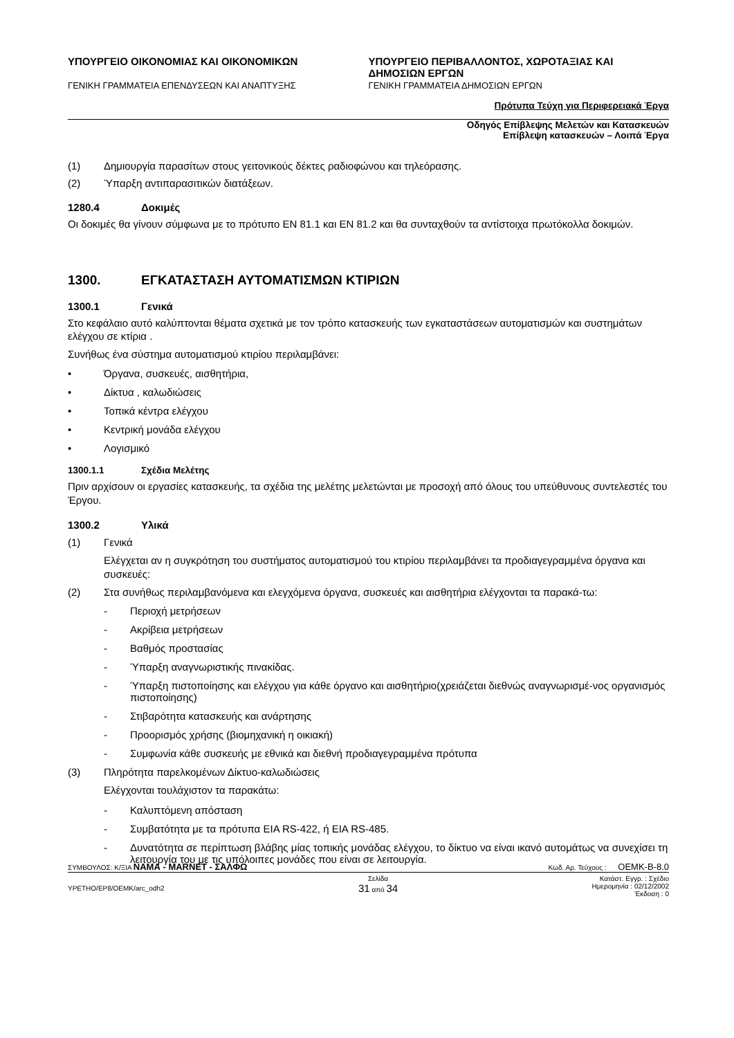ΥΠΟΥΡΓΕΙΟ ΟΙΚΟΝΟΜΙΑΣ ΚΑΙ ΟΙΚΟΝΟΜΙΚΩΝ
ΓΕΝΙΚΗ ΓΡΑΜΜΑΤΕΙΑ ΕΠΕΝΔΥΣΕΩΝ ΚΑΙ ΑΝΑΠΤΥΞΗΣ
ΥΠΟΥΡΓΕΙΟ ΠΕΡΙΒΑΛΛΟΝΤΟΣ, ΧΩΡΟΤΑΞΙΑΣ ΚΑΙ ΔΗΜΟΣΙΩΝ ΕΡΓΩΝ
ΓΕΝΙΚΗ ΓΡΑΜΜΑΤΕΙΑ ΔΗΜΟΣΙΩΝ ΕΡΓΩΝ
Πρότυπα Τεύχη για Περιφερειακά Έργα
Οδηγός Επίβλεψης Μελετών και Κατασκευών
Επίβλεψη κατασκευών – Λοιπά Έργα
(1) Δημιουργία παρασίτων στους γειτονικούς δέκτες ραδιοφώνου και τηλεόρασης.
(2) Ύπαρξη αντιπαρασιτικών διατάξεων.
1280.4 Δοκιμές
Οι δοκιμές θα γίνουν σύμφωνα με το πρότυπο EN 81.1 και EN 81.2 και θα συνταχθούν τα αντίστοιχα πρωτόκολλα δοκιμών.
1300. ΕΓΚΑΤΑΣΤΑΣΗ ΑΥΤΟΜΑΤΙΣΜΩΝ ΚΤΙΡΙΩΝ
1300.1 Γενικά
Στο κεφάλαιο αυτό καλύπτονται θέματα σχετικά με τον τρόπο κατασκευής των εγκαταστάσεων αυτοματισμών και συστημάτων ελέγχου σε κτίρια .
Συνήθως ένα σύστημα αυτοματισμού κτιρίου περιλαμβάνει:
• Όργανα, συσκευές, αισθητήρια,
• Δίκτυα , καλωδιώσεις
• Τοπικά κέντρα ελέγχου
• Κεντρική μονάδα ελέγχου
• Λογισμικό
1300.1.1 Σχέδια Μελέτης
Πριν αρχίσουν οι εργασίες κατασκευής, τα σχέδια της μελέτης μελετώνται με προσοχή από όλους του υπεύθυνους συντελεστές του Έργου.
1300.2 Υλικά
(1) Γενικά
Ελέγχεται αν η συγκρότηση του συστήματος αυτοματισμού του κτιρίου περιλαμβάνει τα προδιαγεγραμμένα όργανα και συσκευές:
(2) Στα συνήθως περιλαμβανόμενα και ελεγχόμενα όργανα, συσκευές και αισθητήρια ελέγχονται τα παρακά-τω:
- Περιοχή μετρήσεων
- Ακρίβεια μετρήσεων
- Βαθμός προστασίας
- Ύπαρξη αναγνωριστικής πινακίδας.
- Ύπαρξη πιστοποίησης και ελέγχου για κάθε όργανο και αισθητήριο(χρειάζεται διεθνώς αναγνωρισμέ-νος οργανισμός πιστοποίησης)
- Στιβαρότητα κατασκευής και ανάρτησης
- Προορισμός χρήσης (βιομηχανική η οικιακή)
- Συμφωνία κάθε συσκευής με εθνικά και διεθνή προδιαγεγραμμένα πρότυπα
(3) Πληρότητα παρελκομένων Δίκτυο-καλωδιώσεις
Ελέγχονται τουλάχιστον τα παρακάτω:
- Καλυπτόμενη απόσταση
- Συμβατότητα με τα πρότυπα EIA RS-422, ή EIA RS-485.
- Δυνατότητα σε περίπτωση βλάβης μίας τοπικής μονάδας ελέγχου, το δίκτυο να είναι ικανό αυτομάτως να συνεχίσει τη λειτουργία του με τις υπόλοιπες μονάδες που είναι σε λειτουργία.
ΣΥΜΒΟΥΛΟΣ: Κ/ΞΙΑ ΝΑΜΑ - MARNET - ΣΑΛΦΩ Κωδ. Αρ. Τεύχους : OEMK-B-8.0
YPETHO/EP8/OEMK/arc_odh2 Σελίδα
31 από 34 Κατάστ. Εγγρ. : Σχέδιο
Ημερομηνία : 02/12/2002
Έκδοση : 0